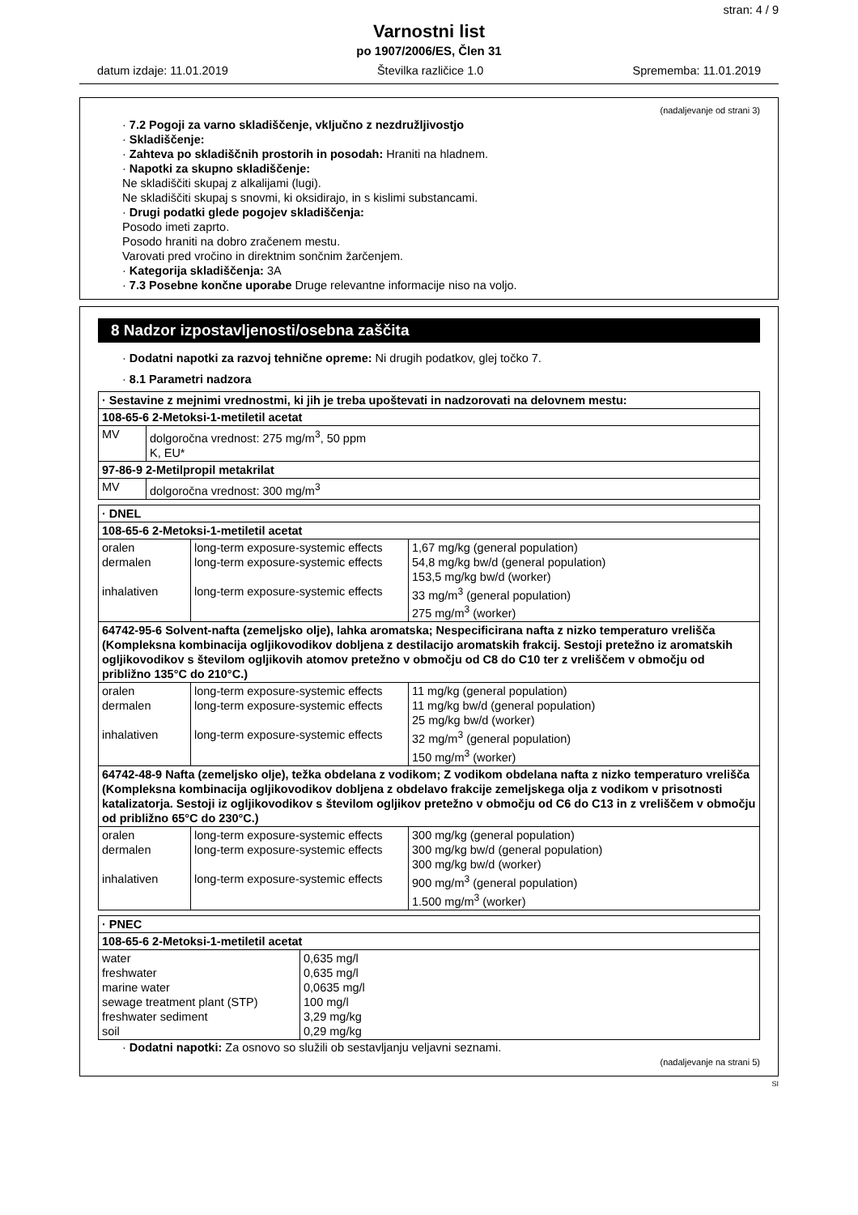stran: 4 / 9
Varnostni list
po 1907/2006/ES, Člen 31
datum izdaje: 11.01.2019 Številka različice 1.0 Sprememba: 11.01.2019
(nadaljevanje od strani 3)
· 7.2 Pogoji za varno skladiščenje, vključno z nezdružljivostjo
· Skladiščenje:
· Zahteva po skladiščnih prostorih in posodah: Hraniti na hladnem.
· Napotki za skupno skladiščenje:
Ne skladiščiti skupaj z alkalijami (lugi).
Ne skladiščiti skupaj s snovmi, ki oksidirajo, in s kislimi substancami.
· Drugi podatki glede pogojev skladiščenja:
Posodo imeti zaprto.
Posodo hraniti na dobro zračenem mestu.
Varovati pred vročino in direktnim sončnim žarčenjem.
· Kategorija skladiščenja: 3A
· 7.3 Posebne končne uporabe Druge relevantne informacije niso na voljo.
8 Nadzor izpostavljenosti/osebna zaščita
· Dodatni napotki za razvoj tehnične opreme: Ni drugih podatkov, glej točko 7.
· 8.1 Parametri nadzora
| · Sestavine z mejnimi vrednostmi, ki jih je treba upoštevati in nadzorovati na delovnem mestu: | |
| 108-65-6 2-Metoksi-1-metiletil acetat | |
| MV | dolgoročna vrednost: 275 mg/m<sup>3</sup>, 50 ppm K, EU* |
| 97-86-9 2-Metilpropil metakrilat | |
| MV | dolgoročna vrednost: 300 mg/m<sup>3</sup> |
| · DNEL | | |
| 108-65-6 2-Metoksi-1-metiletil acetat | | |
| oralen dermalen inhalativen | long-term exposure-systemic effects long-term exposure-systemic effects long-term exposure-systemic effects | 1,67 mg/kg (general population) 54,8 mg/kg bw/d (general population) 153,5 mg/kg bw/d (worker) 33 mg/m<sup>3</sup> (general population) 275 mg/m<sup>3</sup> (worker) |
| 64742-95-6 Solvent-nafta (zemeljsko olje), lahka aromatska; Nespecificirana nafta z nizko temperaturo vrelišča (Kompleksna kombinacija ogljikovodikov dobljena z destilacijo aromatskih frakcij. Sestoji pretežno iz aromatskih ogljikovodikov s številom ogljikovih atomov pretežno v območju od C8 do C10 ter z vreliščem v območju od približno 135°C do 210°C.) | | |
| oralen dermalen inhalativen | long-term exposure-systemic effects long-term exposure-systemic effects long-term exposure-systemic effects | 11 mg/kg (general population) 11 mg/kg bw/d (general population) 25 mg/kg bw/d (worker) 32 mg/m<sup>3</sup> (general population) 150 mg/m<sup>3</sup> (worker) |
| 64742-48-9 Nafta (zemeljsko olje), težka obdelana z vodikom; Z vodikom obdelana nafta z nizko temperaturo vrelišča (Kompleksna kombinacija ogljikovodikov dobljena z obdelavo frakcije zemeljskega olja z vodikom v prisotnosti katalizatorja. Sestoji iz ogljikovodikov s številom ogljikov pretežno v območju od C6 do C13 in z vreliščem v območju od približno 65°C do 230°C.) | | |
| oralen dermalen inhalativen | long-term exposure-systemic effects long-term exposure-systemic effects long-term exposure-systemic effects | 300 mg/kg (general population) 300 mg/kg bw/d (general population) 300 mg/kg bw/d (worker) 900 mg/m<sup>3</sup> (general population) 1.500 mg/m<sup>3</sup> (worker) |
| · PNEC | |
| 108-65-6 2-Metoksi-1-metiletil acetat | |
| water freshwater marine water sewage treatment plant (STP) freshwater sediment soil | 0,635 mg/l 0,635 mg/l 0,0635 mg/l 100 mg/l 3,29 mg/kg 0,29 mg/kg |
· Dodatni napotki: Za osnovo so služili ob sestavljanju veljavni seznami.
(nadaljevanje na strani 5)
SI